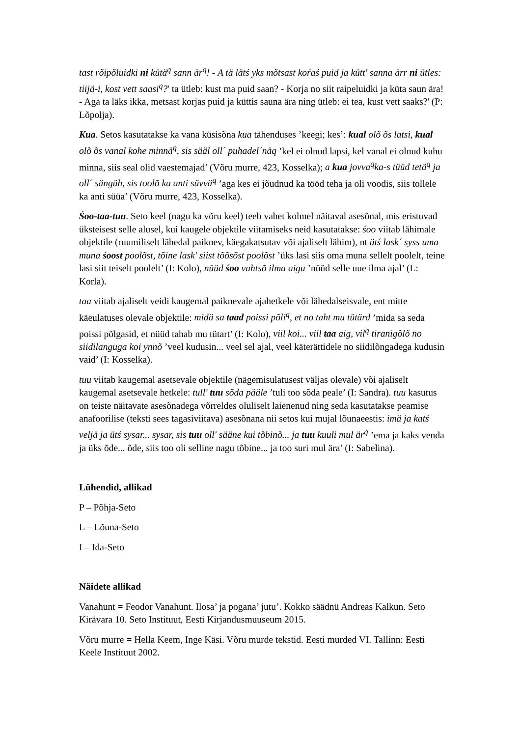tast rõipõluidki ni kütä<sup>q</sup> sann är<sup>q</sup>! - A tä lätś yks mõtsast koŕaś puid ja kütt' sanna ärr ni ütles: tiijä-i, kost vett saasi<sup>q</sup>?' ta ütleb: kust ma puid saan? - Korja no siit raipeluidki ja küta saun ära! - Aga ta läks ikka, metsast korjas puid ja küttis sauna ära ning ütleb: ei tea, kust vett saaks?' (P: Lõpolja).
Kua. Setos kasutatakse ka vana küsisõna kua tähenduses ’keegi; kes’: kual olõ õs latsi, kual olõ õs vanal kohe minnä<sup>q</sup>, sis sääl oll´ puhadel´näq ’kel ei olnud lapsi, kel vanal ei olnud kuhu minna, siis seal olid vaestemajad’ (Võru murre, 423, Kosselka); a kua jovva<sup>q</sup>ka-s tüüd tetä<sup>q</sup> ja oll´ sängüh, sis toolõ ka anti süvvä<sup>q</sup> ’aga kes ei jõudnud ka tööd teha ja oli voodis, siis tollele ka anti süüa’ (Võru murre, 423, Kosselka).
Śoo-taa-tuu. Seto keel (nagu ka võru keel) teeb vahet kolmel näitaval asesõnal, mis eristuvad üksteisest selle alusel, kui kaugele objektile viitamiseks neid kasutatakse: śoo viitab lähimale objektile (ruumiliselt lähedal paiknev, käegakatsutav või ajaliselt lähim), nt ütś lask´ syss uma muna śoost poolõst, tõine lask' siist tõõsõst poolõst ’üks lasi siis oma muna sellelt poolelt, teine lasi siit teiselt poolelt’ (I: Kolo), nüüd śoo vahtsõ ilma aigu ’nüüd selle uue ilma ajal’ (L: Korla).
taa viitab ajaliselt veidi kaugemal paiknevale ajahetkele või lähedalseisvale, ent mitte käeulatuses olevale objektile: midä sa taad poissi põli<sup>q</sup>, et no taht mu tütärd ’mida sa seda poissi põlgasid, et nüüd tahab mu tütart’ (I: Kolo), viil koi... viil taa aig, vil<sup>q</sup> tiranigõlõ no siidilanguga koi ynnõ ’veel kudusin... veel sel ajal, veel käterättidele no siidilõngadega kudusin vaid’ (I: Kosselka).
tuu viitab kaugemal asetsevale objektile (nägemisulatusest väljas olevale) või ajaliselt kaugemal asetsevale hetkele: tull' tuu sõda pääle ’tuli too sõda peale’ (I: Sandra). tuu kasutus on teiste näitavate asesõnadega võrreldes oluliselt laienenud ning seda kasutatakse peamise anafoorilise (teksti sees tagasiviitava) asesõnana nii setos kui mujal lõunaeestis: imä ja katś veljä ja ütś sysar... sysar, sis tuu oll' sääne kui tõbinõ... ja tuu kuuli mul är<sup>q</sup> ’ema ja kaks venda ja üks õde... õde, siis too oli selline nagu tõbine... ja too suri mul ära’ (I: Sabelina).
Lühendid, allikad
P – Põhja-Seto
L – Lõuna-Seto
I – Ida-Seto
Näidete allikad
Vanahunt = Feodor Vanahunt. Ilosa’ ja pogana’ jutu’. Kokko säädnü Andreas Kalkun. Seto Kirävara 10. Seto Instituut, Eesti Kirjandusmuuseum 2015.
Võru murre = Hella Keem, Inge Käsi. Võru murde tekstid. Eesti murded VI. Tallinn: Eesti Keele Instituut 2002.